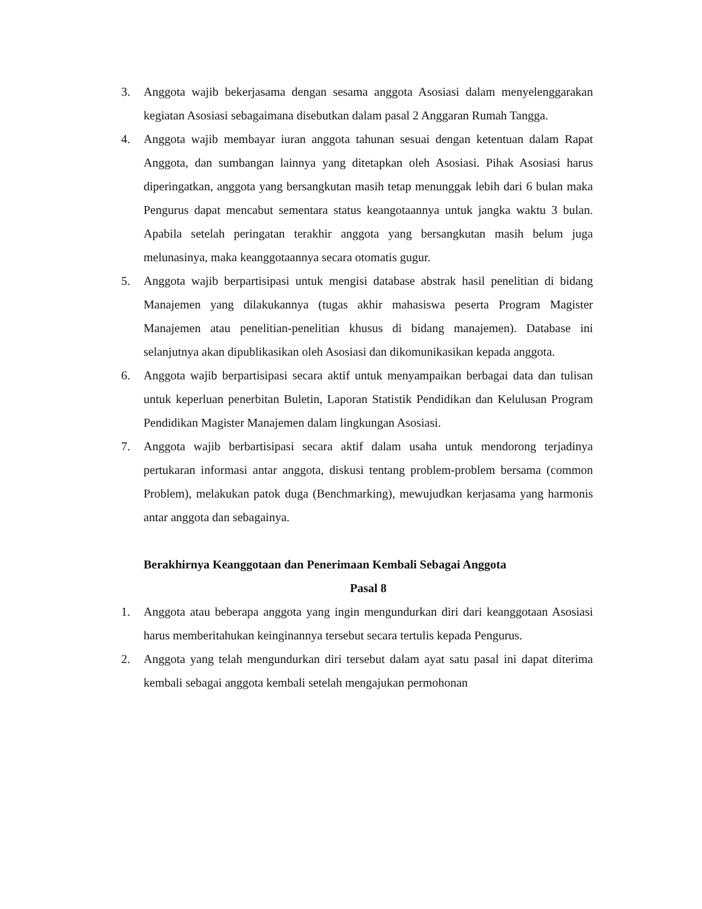3. Anggota wajib bekerjasama dengan sesama anggota Asosiasi dalam menyelenggarakan kegiatan Asosiasi sebagaimana disebutkan dalam pasal 2 Anggaran Rumah Tangga.
4. Anggota wajib membayar iuran anggota tahunan sesuai dengan ketentuan dalam Rapat Anggota, dan sumbangan lainnya yang ditetapkan oleh Asosiasi. Pihak Asosiasi harus diperingatkan, anggota yang bersangkutan masih tetap menunggak lebih dari 6 bulan maka Pengurus dapat mencabut sementara status keangotaannya untuk jangka waktu 3 bulan. Apabila setelah peringatan terakhir anggota yang bersangkutan masih belum juga melunasinya, maka keanggotaannya secara otomatis gugur.
5. Anggota wajib berpartisipasi untuk mengisi database abstrak hasil penelitian di bidang Manajemen yang dilakukannya (tugas akhir mahasiswa peserta Program Magister Manajemen atau penelitian-penelitian khusus di bidang manajemen). Database ini selanjutnya akan dipublikasikan oleh Asosiasi dan dikomunikasikan kepada anggota.
6. Anggota wajib berpartisipasi secara aktif untuk menyampaikan berbagai data dan tulisan untuk keperluan penerbitan Buletin, Laporan Statistik Pendidikan dan Kelulusan Program Pendidikan Magister Manajemen dalam lingkungan Asosiasi.
7. Anggota wajib berbartisipasi secara aktif dalam usaha untuk mendorong terjadinya pertukaran informasi antar anggota, diskusi tentang problem-problem bersama (common Problem), melakukan patok duga (Benchmarking), mewujudkan kerjasama yang harmonis antar anggota dan sebagainya.
Berakhirnya Keanggotaan dan Penerimaan Kembali Sebagai Anggota
Pasal 8
1. Anggota atau beberapa anggota yang ingin mengundurkan diri dari keanggotaan Asosiasi harus memberitahukan keinginannya tersebut secara tertulis kepada Pengurus.
2. Anggota yang telah mengundurkan diri tersebut dalam ayat satu pasal ini dapat diterima kembali sebagai anggota kembali setelah mengajukan permohonan